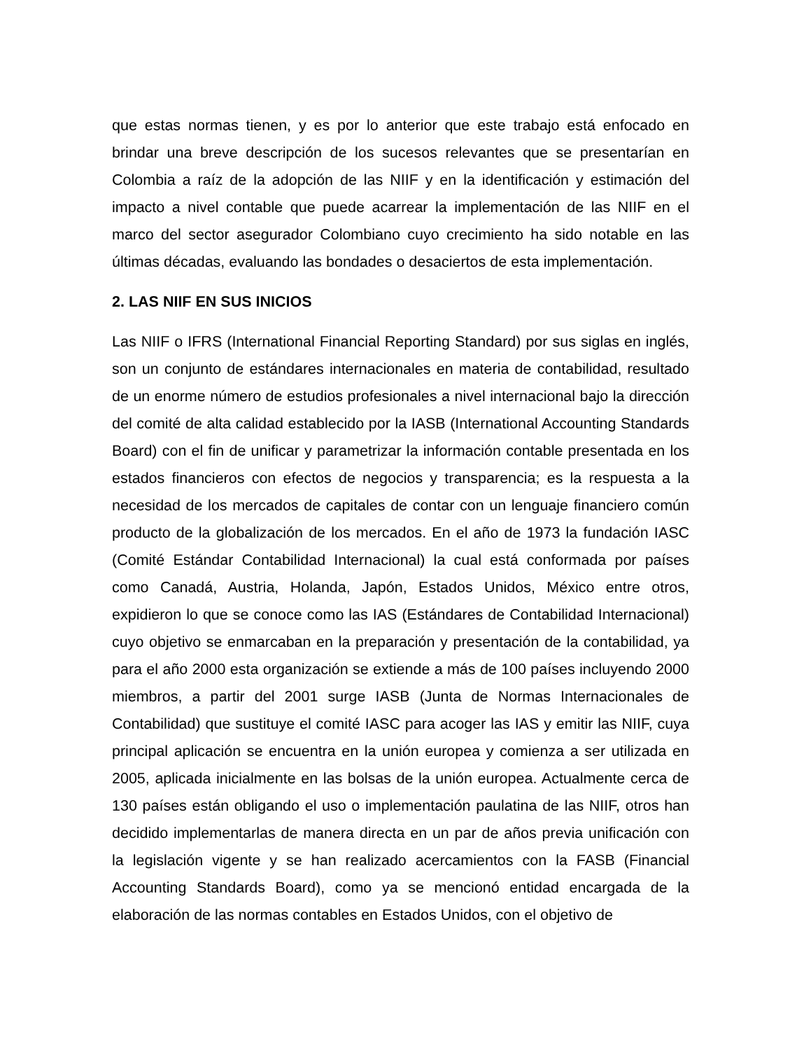que estas normas tienen, y es por lo anterior que este trabajo está enfocado en brindar una breve descripción de los sucesos relevantes que se presentarían en Colombia a raíz de la adopción de las NIIF y en la identificación y estimación del impacto a nivel contable que puede acarrear la implementación de las NIIF en el marco del sector asegurador Colombiano cuyo crecimiento ha sido notable en las últimas décadas, evaluando las bondades o desaciertos de esta implementación.
2. LAS NIIF EN SUS INICIOS
Las NIIF o IFRS (International Financial Reporting Standard) por sus siglas en inglés, son un conjunto de estándares internacionales en materia de contabilidad, resultado de un enorme número de estudios profesionales a nivel internacional bajo la dirección del comité de alta calidad establecido por la IASB (International Accounting Standards Board) con el fin de unificar y parametrizar la información contable presentada en los estados financieros con efectos de negocios y transparencia; es la respuesta a la necesidad de los mercados de capitales de contar con un lenguaje financiero común producto de la globalización de los mercados. En el año de 1973 la fundación IASC (Comité Estándar Contabilidad Internacional) la cual está conformada por países como Canadá, Austria, Holanda, Japón, Estados Unidos, México entre otros, expidieron lo que se conoce como las IAS (Estándares de Contabilidad Internacional) cuyo objetivo se enmarcaban en la preparación y presentación de la contabilidad, ya para el año 2000 esta organización se extiende a más de 100 países incluyendo 2000 miembros, a partir del 2001 surge IASB (Junta de Normas Internacionales de Contabilidad) que sustituye el comité IASC para acoger las IAS y emitir las NIIF, cuya principal aplicación se encuentra en la unión europea y comienza a ser utilizada en 2005, aplicada inicialmente en las bolsas de la unión europea. Actualmente cerca de 130 países están obligando el uso o implementación paulatina de las NIIF, otros han decidido implementarlas de manera directa en un par de años previa unificación con la legislación vigente y se han realizado acercamientos con la FASB (Financial Accounting Standards Board), como ya se mencionó entidad encargada de la elaboración de las normas contables en Estados Unidos, con el objetivo de